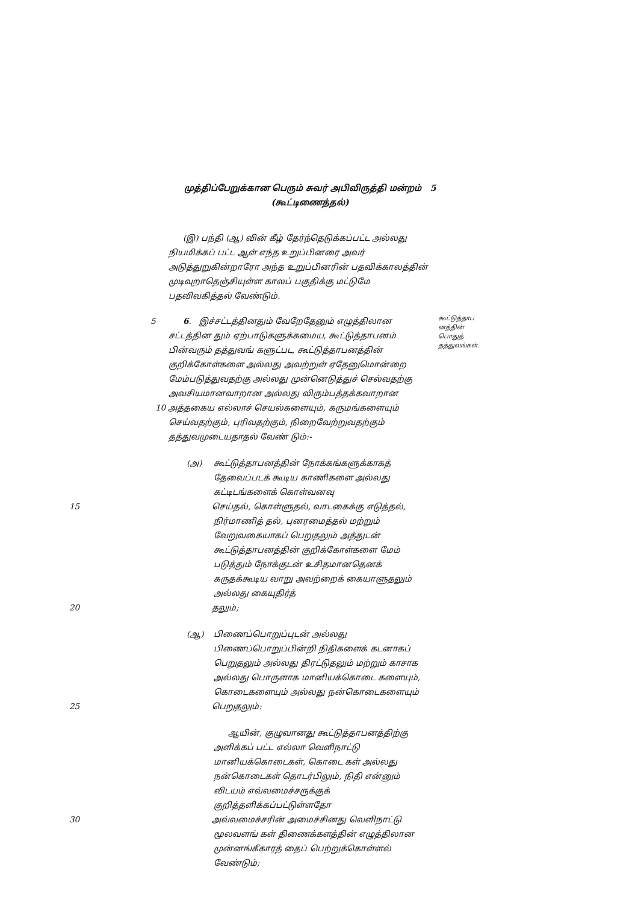முத்திப்பேறுக்கான பெரும் சுவர் அபிவிருத்தி மன்றம் 5
(கூட்டிணைத்தல்)
(இ) பந்தி (ஆ) வின் கீழ் தேர்ந்தெடுக்கப்பட்ட அல்லது நியமிக்கப் பட்ட ஆள் எந்த உறுப்பினரை அவர் அடுத்துறுகின்றாரோ அந்த உறுப்பினரின் பதவிக்காலத்தின் முடிவுறாதெஞ்சியுள்ள காலப் பகுதிக்கு மட்டுமே பதவிவகித்தல் வேண்டும்.
5
6. இச்சட்டத்தினதும் வேறேதேனும் எழுத்திலான சட்டத்தின தும் ஏற்பாடுகளுக்கமைய, கூட்டுத்தாபனம் பின்வரும் தத்துவங் களுட்பட, கூட்டுத்தாபனத்தின் குறிக்கோள்களை அல்லது அவற்றுள் ஏதேனுமொன்றை மேம்படுத்துவதற்கு அல்லது முன்னெடுத்துச் செல்வதற்கு அவசியமானவாறான அல்லது விரும்பத்தக்கவாறான
10 அத்தகைய எல்லாச் செயல்களையும், கருமங்களையும் செய்வதற்கும், புரிவதற்கும், நிறைவேற்றுவதற்கும் தத்துவமுடையதாதல் வேண் டும்:-
கூட்டுத்தாப
னத்தின்
பொதுத்
தத்துவங்கள்.
(அ) கூட்டுத்தாபனத்தின் நோக்கங்களுக்காகத் தேவைப்படக் கூடிய காணிகளை அல்லது கட்டிடங்களைக் கொள்வனவு
15 செய்தல், கொள்ளுதல், வாடகைக்கு எடுத்தல், நிர்மாணித் தல், புனரமைத்தல் மற்றும் வேறுவகையாகப் பெறுதலும் அத்துடன் கூட்டுத்தாபனத்தின் குறிக்கோள்களை மேம் படுத்தும் நோக்குடன் உசிதமானதெனக் கருதக்கூடிய வாறு அவற்றைக் கையாளுதலும் அல்லது கையுதிர்த்
20 தலும்;
(ஆ) பிணைப்பொறுப்புடன் அல்லது பிணைப்பொறுப்பின்றி நிதிகளைக் கடனாகப் பெறுதலும் அல்லது திரட்டுதலும் மற்றும் காசாக அல்லது பொருளாக மானியக்கொடை களையும், கொடைகளையும் அல்லது நன்கொடைகளையும்
25 பெறுதலும்:
ஆயின், குழுவானது கூட்டுத்தாபனத்திற்கு அளிக்கப் பட்ட எல்லா வெளிநாட்டு மானியக்கொடைகள், கொடை கள் அல்லது நன்கொடைகள் தொடர்பிலும், நிதி என்னும் விடயம் எவ்வமைச்சருக்குக் குறித்தளிக்கப்பட்டுள்ளதோ
30 அவ்வமைச்சரின் அமைச்சினது வெளிநாட்டு மூலவளங் கள் திணைக்களத்தின் எழுத்திலான முன்னங்கீகாரத் தைப் பெற்றுக்கொள்ளல் வேண்டும்;